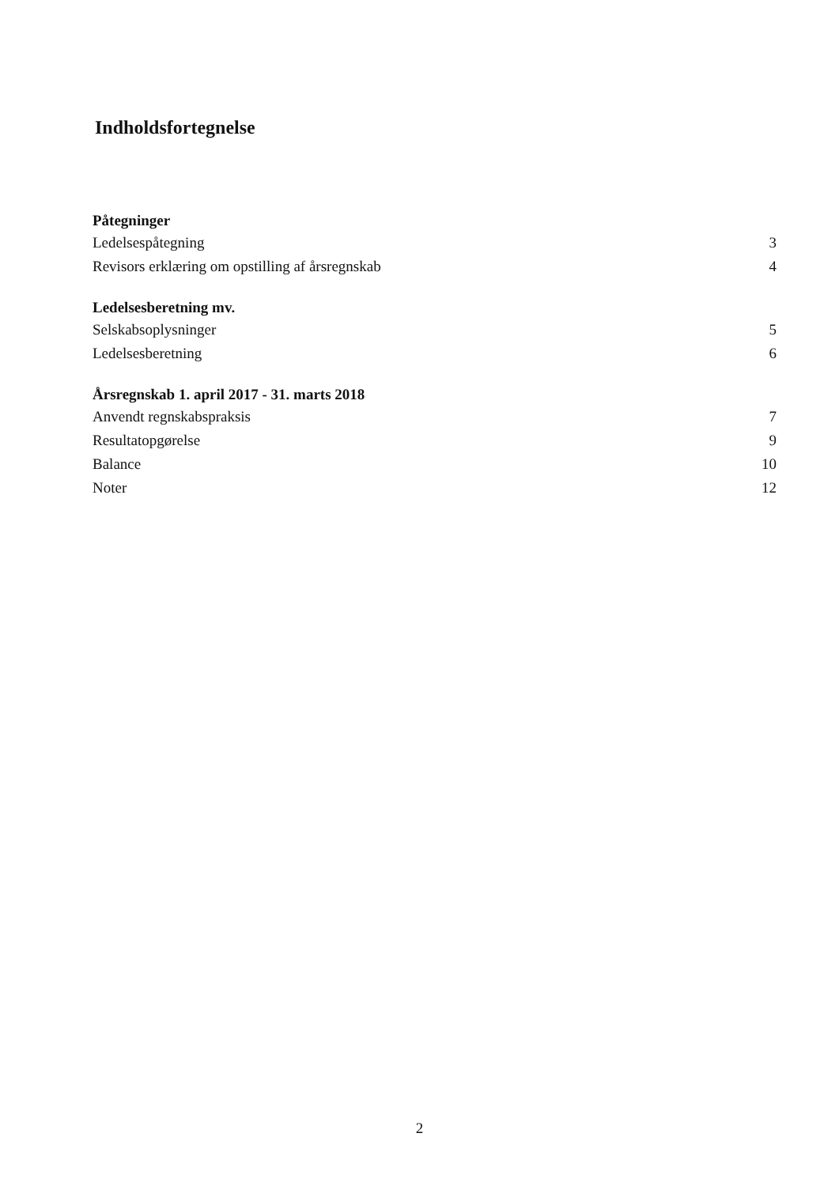Indholdsfortegnelse
Påtegninger
Ledelsespåtegning 3
Revisors erklæring om opstilling af årsregnskab 4
Ledelsesberetning mv.
Selskabsoplysninger 5
Ledelsesberetning 6
Årsregnskab 1. april 2017 - 31. marts 2018
Anvendt regnskabspraksis 7
Resultatopgørelse 9
Balance 10
Noter 12
2